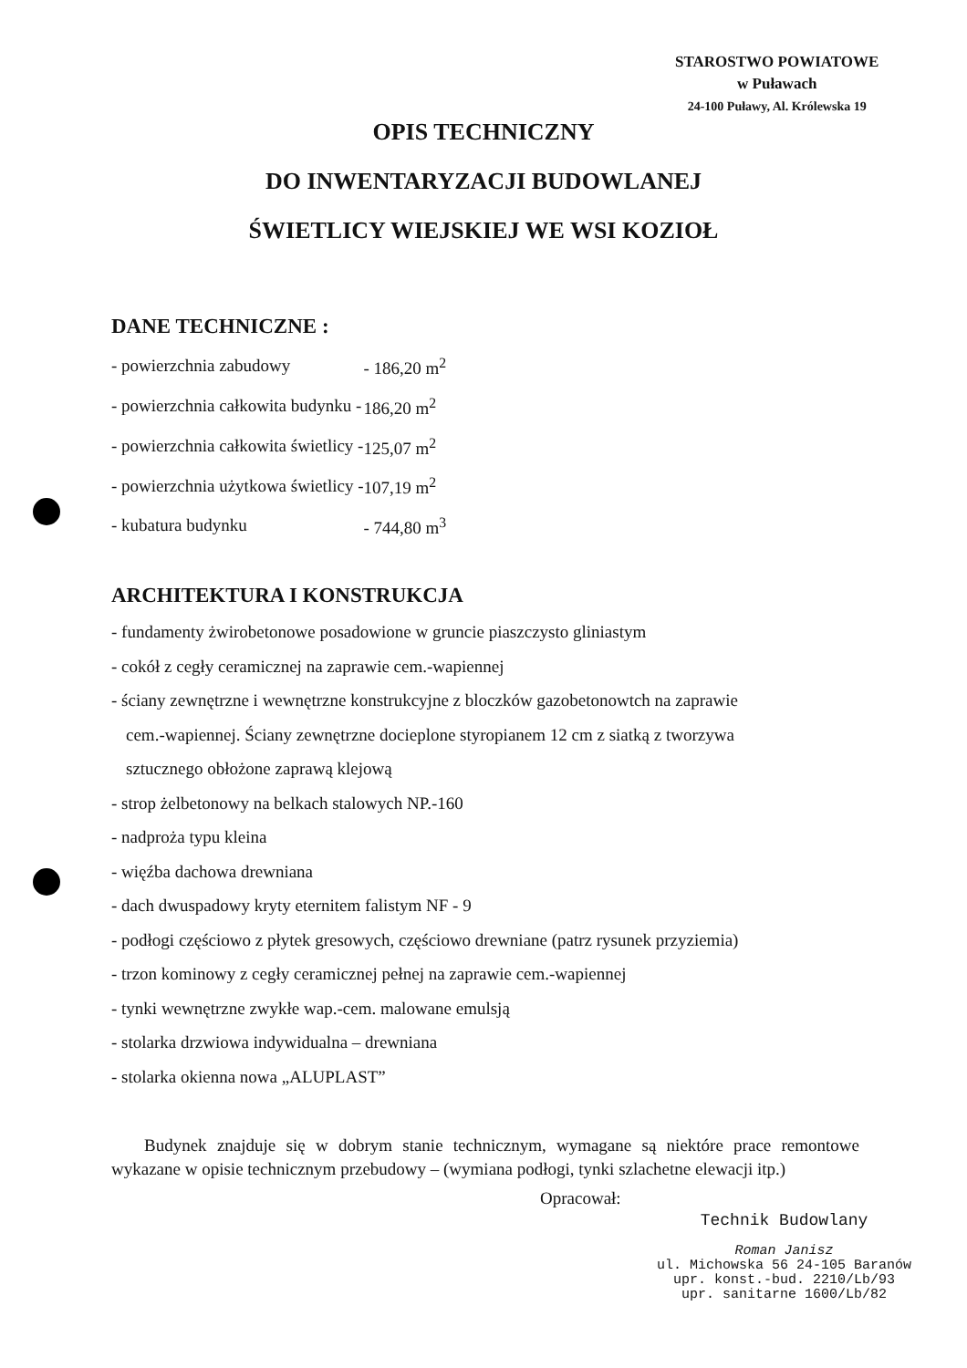STAROSTWO POWIATOWE
w Puławach
24-100 Puławy, Al. Królewska 19
OPIS TECHNICZNY
DO INWENTARYZACJI BUDOWLANEJ
ŚWIETLICY WIEJSKIEJ WE WSI KOZIOŁ
DANE TECHNICZNE :
| - powierzchnia zabudowy | - 186,20 m<sup>2</sup> |
| - powierzchnia całkowita budynku - | 186,20 m<sup>2</sup> |
| - powierzchnia całkowita świetlicy - | 125,07 m<sup>2</sup> |
| - powierzchnia użytkowa świetlicy - | 107,19 m<sup>2</sup> |
| - kubatura budynku | - 744,80 m<sup>3</sup> |
ARCHITEKTURA I KONSTRUKCJA
- fundamenty żwirobetonowe posadowione w gruncie piaszczysto gliniastym
- cokół z cegły ceramicznej na zaprawie cem.-wapiennej
- ściany zewnętrzne i wewnętrzne konstrukcyjne z bloczków gazobetonowtch na zaprawie
cem.-wapiennej. Ściany zewnętrzne docieplone styropianem 12 cm z siatką z tworzywa
sztucznego obłożone zaprawą klejową
- strop żelbetonowy na belkach stalowych NP.-160
- nadproża typu kleina
- więźba dachowa drewniana
- dach dwuspadowy kryty eternitem falistym NF - 9
- podłogi częściowo z płytek gresowych, częściowo drewniane (patrz rysunek przyziemia)
- trzon kominowy z cegły ceramicznej pełnej na zaprawie cem.-wapiennej
- tynki wewnętrzne zwykłe wap.-cem. malowane emulsją
- stolarka drzwiowa indywidualna – drewniana
- stolarka okienna nowa „ALUPLAST”
Budynek znajduje się w dobrym stanie technicznym, wymagane są niektóre prace remontowe wykazane w opisie technicznym przebudowy – (wymiana podłogi, tynki szlachetne elewacji itp.)
Opracował:
Technik Budowlany
Roman Janisz
ul. Michowska 56 24-105 Baranów
upr. konst.-bud. 2210/Lb/93
upr. sanitarne 1600/Lb/82